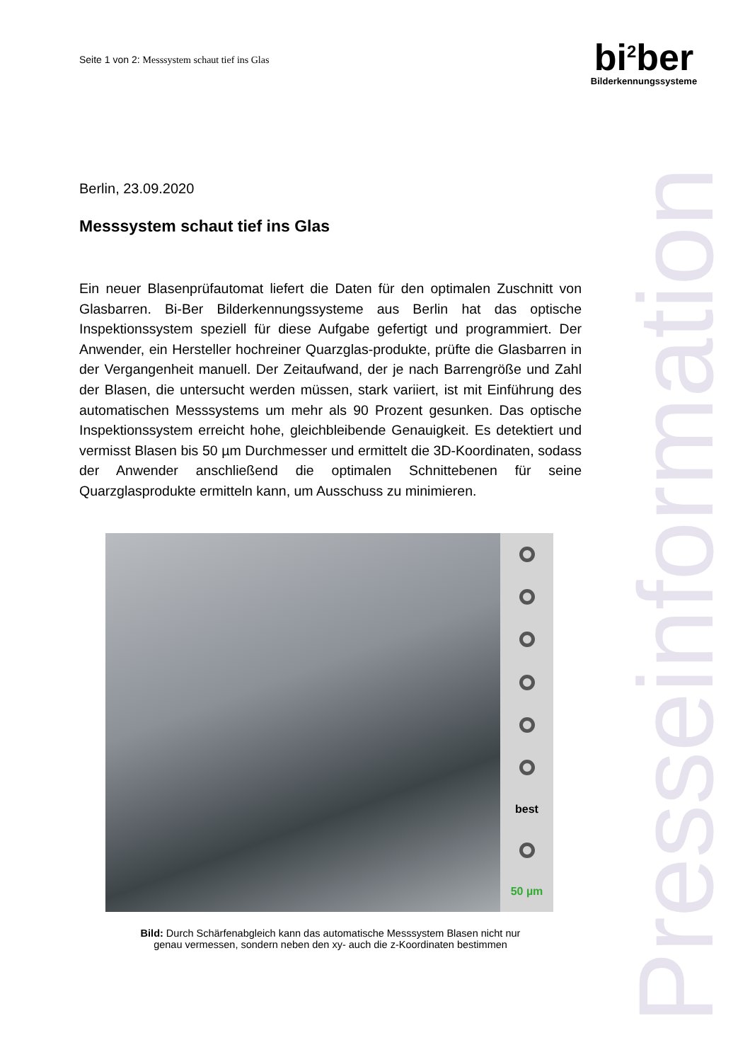Seite 1 von 2: Messsystem schaut tief ins Glas
bi<sup>2</sup>ber
Bilderkennungssysteme
Presseinformation
Berlin, 23.09.2020
Messsystem schaut tief ins Glas
Ein neuer Blasenprüfautomat liefert die Daten für den optimalen Zuschnitt von Glasbarren. Bi-Ber Bilderkennungssysteme aus Berlin hat das optische Inspektionssystem speziell für diese Aufgabe gefertigt und programmiert. Der Anwender, ein Hersteller hochreiner Quarzglas-produkte, prüfte die Glasbarren in der Vergangenheit manuell. Der Zeitaufwand, der je nach Barrengröße und Zahl der Blasen, die untersucht werden müssen, stark variiert, ist mit Einführung des automatischen Messsystems um mehr als 90 Prozent gesunken. Das optische Inspektionssystem erreicht hohe, gleichbleibende Genauigkeit. Es detektiert und vermisst Blasen bis 50 µm Durchmesser und ermittelt die 3D-Koordinaten, sodass der Anwender anschließend die optimalen Schnittebenen für seine Quarzglasprodukte ermitteln kann, um Ausschuss zu minimieren.
best
50 µm
Bild: Durch Schärfenabgleich kann das automatische Messsystem Blasen nicht nur
genau vermessen, sondern neben den xy- auch die z-Koordinaten bestimmen